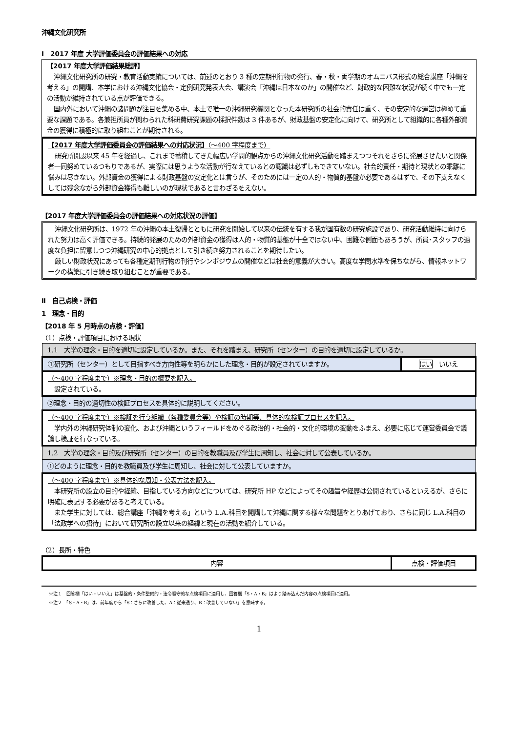沖縄文化研究所
Ⅰ　2017 年度 大学評価委員会の評価結果への対応
【2017 年度大学評価結果総評】
沖縄文化研究所の研究・教育活動実績については、前述のとおり 3 種の定期刊行物の発行、春・秋・両学期のオムニバス形式の総合講座「沖縄を考える」の開講、本学における沖縄文化協会・定例研究発表大会、講演会「沖縄は日本なのか」の開催など、財政的な困難な状況が続く中でも一定の活動が維持されている点が評価できる。
国内外において沖縄の諸問題が注目を集める中、本土で唯一の沖縄研究機関となった本研究所の社会的責任は重く、その安定的な運営は極めて重要な課題である。各兼担所員が関わられた科研費研究課題の採択件数は 3 件あるが、財政基盤の安定化に向けて、研究所として組織的に各種外部資金の獲得に積極的に取り組むことが期待される。
【2017 年度大学評価委員会の評価結果への対応状況】（～400 字程度まで）
研究所開設以来 45 年を経過し、これまで蓄積してきた幅広い学問的観点からの沖縄文化研究活動を踏まえつつそれをさらに発展させたいと関係者一同努めているつもりであるが、実際には思うような活動が行なえているとの認識は必ずしもできていない。社会的責任・期待と現状との乖離に悩みは尽きない。外部資金の獲得による財政基盤の安定化とは言うが、そのためには一定の人的・物質的基盤が必要であるはずで、その下支えなくしては残念ながら外部資金獲得も難しいのが現状であると言わざるをえない。
【2017 年度大学評価委員会の評価結果への対応状況の評価】
沖縄文化研究所は、1972 年の沖縄の本土復帰とともに研究を開始して以来の伝統を有する我が国有数の研究施設であり、研究活動維持に向けられた努力は高く評価できる。持続的発展のための外部資金の獲得は人的・物質的基盤が十全ではない中、困難な側面もあろうが、所員･スタッフの過度な負担に留意しつつ沖縄研究の中心的拠点として引き続き努力されることを期待したい。
厳しい財政状況にあっても各種定期刊行物の刊行やシンポジウムの開催などは社会的意義が大きい。高度な学問水準を保ちながら、情報ネットワークの構築に引き続き取り組むことが重要である。
Ⅱ　自己点検・評価
1　理念・目的
【2018 年 5 月時点の点検・評価】
（1）点検・評価項目における現状
| 1.1 大学の理念・目的を適切に設定しているか。また、それを踏まえ、研究所（センター）の目的を適切に設定しているか。 | |
| ①研究所（センター）として目指すべき方向性等を明らかにした理念・目的が設定されていますか。 | はい いいえ |
| （～400 字程度まで）※理念・目的の概要を記入。 設定されている。 | |
| ②理念・目的の適切性の検証プロセスを具体的に説明してください。 | |
| （～400 字程度まで）※検証を行う組織（各種委員会等）や検証の時期等、具体的な検証プロセスを記入。 学内外の沖縄研究体制の変化、および沖縄というフィールドをめぐる政治的・社会的・文化的環境の変動をふまえ、必要に応じて運営委員会で議論し検証を行なっている。 | |
| 1.2 大学の理念・目的及び研究所（センター）の目的を教職員及び学生に周知し、社会に対して公表しているか。 | |
| ①どのように理念・目的を教職員及び学生に周知し、社会に対して公表していますか。 | |
| （～400 字程度まで）※具体的な周知・公表方法を記入。 本研究所の設立の目的や経緯、目指している方向などについては、研究所 HP などによってその趣旨や経歴は公開されているといえるが、さらに明確に表記する必要があると考えている。 また学生に対しては、総合講座「沖縄を考える」という L.A.科目を開講して沖縄に関する様々な問題をとりあげており、さらに同じ L.A.科目の「法政学への招待」において研究所の設立以来の経緯と現在の活動を紹介している。 | |
（2）長所・特色
| 内容 | 点検・評価項目 |
※注１　回答欄「はい・いいえ」は基盤的・条件整備的・法令順守的な点検項目に適用し、回答欄「S・A・B」はより踏み込んだ内容の点検項目に適用。
※注２　「S・A・B」は、前年度から「S：さらに改善した、A：従来通り、B：改善していない」を意味する。
1